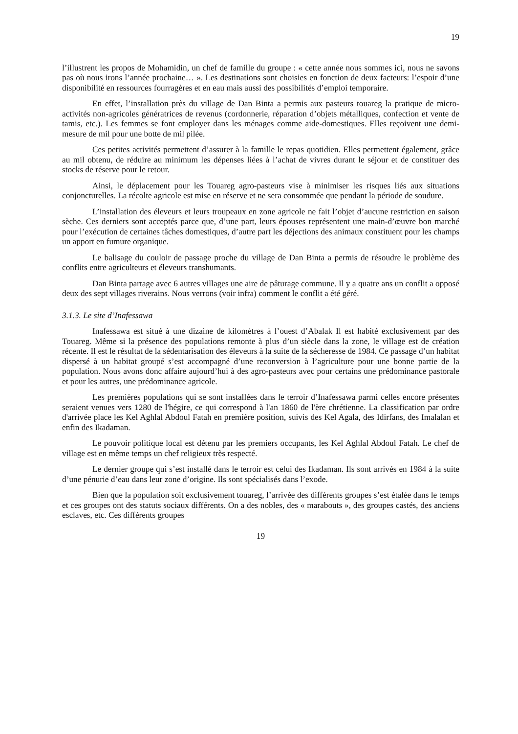19
l’illustrent les propos de Mohamidin, un chef de famille du groupe : « cette année nous sommes ici, nous ne savons pas où nous irons l’année prochaine… ». Les destinations sont choisies en fonction de deux facteurs: l’espoir d’une disponibilité en ressources fourragères et en eau mais aussi des possibilités d’emploi temporaire.
En effet, l’installation près du village de Dan Binta a permis aux pasteurs touareg la pratique de micro-activités non-agricoles génératrices de revenus (cordonnerie, réparation d’objets métalliques, confection et vente de tamis, etc.). Les femmes se font employer dans les ménages comme aide-domestiques. Elles reçoivent une demi-mesure de mil pour une botte de mil pilée.
Ces petites activités permettent d’assurer à la famille le repas quotidien. Elles permettent également, grâce au mil obtenu, de réduire au minimum les dépenses liées à l’achat de vivres durant le séjour et de constituer des stocks de réserve pour le retour.
Ainsi, le déplacement pour les Touareg agro-pasteurs vise à minimiser les risques liés aux situations conjoncturelles. La récolte agricole est mise en réserve et ne sera consommée que pendant la période de soudure.
L’installation des éleveurs et leurs troupeaux en zone agricole ne fait l’objet d’aucune restriction en saison sèche. Ces derniers sont acceptés parce que, d’une part, leurs épouses représentent une main-d’œuvre bon marché pour l’exécution de certaines tâches domestiques, d’autre part les déjections des animaux constituent pour les champs un apport en fumure organique.
Le balisage du couloir de passage proche du village de Dan Binta a permis de résoudre le problème des conflits entre agriculteurs et éleveurs transhumants.
Dan Binta partage avec 6 autres villages une aire de pâturage commune. Il y a quatre ans un conflit a opposé deux des sept villages riverains. Nous verrons (voir infra) comment le conflit a été géré.
3.1.3. Le site d’Inafessawa
Inafessawa est situé à une dizaine de kilomètres à l’ouest d’Abalak Il est habité exclusivement par des Touareg. Même si la présence des populations remonte à plus d’un siècle dans la zone, le village est de création récente. Il est le résultat de la sédentarisation des éleveurs à la suite de la sécheresse de 1984. Ce passage d’un habitat dispersé à un habitat groupé s’est accompagné d’une reconversion à l’agriculture pour une bonne partie de la population. Nous avons donc affaire aujourd’hui à des agro-pasteurs avec pour certains une prédominance pastorale et pour les autres, une prédominance agricole.
Les premières populations qui se sont installées dans le terroir d’Inafessawa parmi celles encore présentes seraient venues vers 1280 de l'hégire, ce qui correspond à l'an 1860 de l'ère chrétienne. La classification par ordre d'arrivée place les Kel Aghlal Abdoul Fatah en première position, suivis des Kel Agala, des Idirfans, des Imalalan et enfin des Ikadaman.
Le pouvoir politique local est détenu par les premiers occupants, les Kel Aghlal Abdoul Fatah. Le chef de village est en même temps un chef religieux très respecté.
Le dernier groupe qui s’est installé dans le terroir est celui des Ikadaman. Ils sont arrivés en 1984 à la suite d’une pénurie d’eau dans leur zone d’origine. Ils sont spécialisés dans l’exode.
Bien que la population soit exclusivement touareg, l’arrivée des différents groupes s’est étalée dans le temps et ces groupes ont des statuts sociaux différents. On a des nobles, des « marabouts », des groupes castés, des anciens esclaves, etc. Ces différents groupes
19